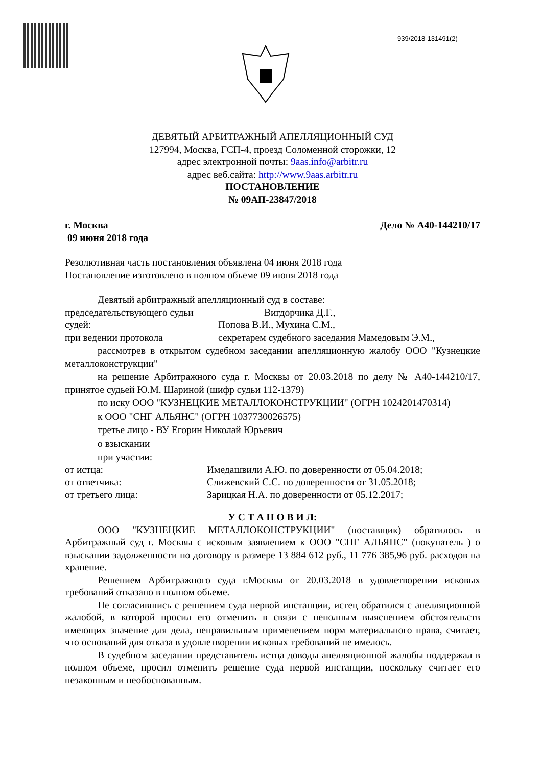939/2018-131491(2)
ДЕВЯТЫЙ АРБИТРАЖНЫЙ АПЕЛЛЯЦИОННЫЙ СУД
127994, Москва, ГСП-4, проезд Соломенной сторожки, 12
адрес электронной почты: 9aas.info@arbitr.ru
адрес веб.сайта: http://www.9aas.arbitr.ru
ПОСТАНОВЛЕНИЕ
№ 09АП-23847/2018
г. Москва Дело № А40-144210/17
09 июня 2018 года
Резолютивная часть постановления объявлена 04 июня 2018 года
Постановление изготовлено в полном объеме 09 июня 2018 года
Девятый арбитражный апелляционный суд в составе:
председательствующего судьи Вигдорчика Д.Г.,
судей: Попова В.И., Мухина С.М.,
при ведении протокола секретарем судебного заседания Мамедовым Э.М.,
рассмотрев в открытом судебном заседании апелляционную жалобу ООО "Кузнецкие металлоконструкции"
на решение Арбитражного суда г. Москвы от 20.03.2018 по делу № А40-144210/17, принятое судьей Ю.М. Шариной (шифр судьи 112-1379)
по иску ООО "КУЗНЕЦКИЕ МЕТАЛЛОКОНСТРУКЦИИ" (ОГРН 1024201470314)
к ООО "СНГ АЛЬЯНС" (ОГРН 1037730026575)
третье лицо - ВУ Егорин Николай Юрьевич
о взыскании
при участии:
от истца: Имедашвили А.Ю. по доверенности от 05.04.2018;
от ответчика: Слижевский С.С. по доверенности от 31.05.2018;
от третьего лица: Зарицкая Н.А. по доверенности от 05.12.2017;
У С Т А Н О В И Л:
ООО "КУЗНЕЦКИЕ МЕТАЛЛОКОНСТРУКЦИИ" (поставщик) обратилось в Арбитражный суд г. Москвы с исковым заявлением к ООО "СНГ АЛЬЯНС" (покупатель ) о взыскании задолженности по договору в размере 13 884 612 руб., 11 776 385,96 руб. расходов на хранение.
Решением Арбитражного суда г.Москвы от 20.03.2018 в удовлетворении исковых требований отказано в полном объеме.
Не согласившись с решением суда первой инстанции, истец обратился с апелляционной жалобой, в которой просил его отменить в связи с неполным выяснением обстоятельств имеющих значение для дела, неправильным применением норм материального права, считает, что оснований для отказа в удовлетворении исковых требований не имелось.
В судебном заседании представитель истца доводы апелляционной жалобы поддержал в полном объеме, просил отменить решение суда первой инстанции, поскольку считает его незаконным и необоснованным.